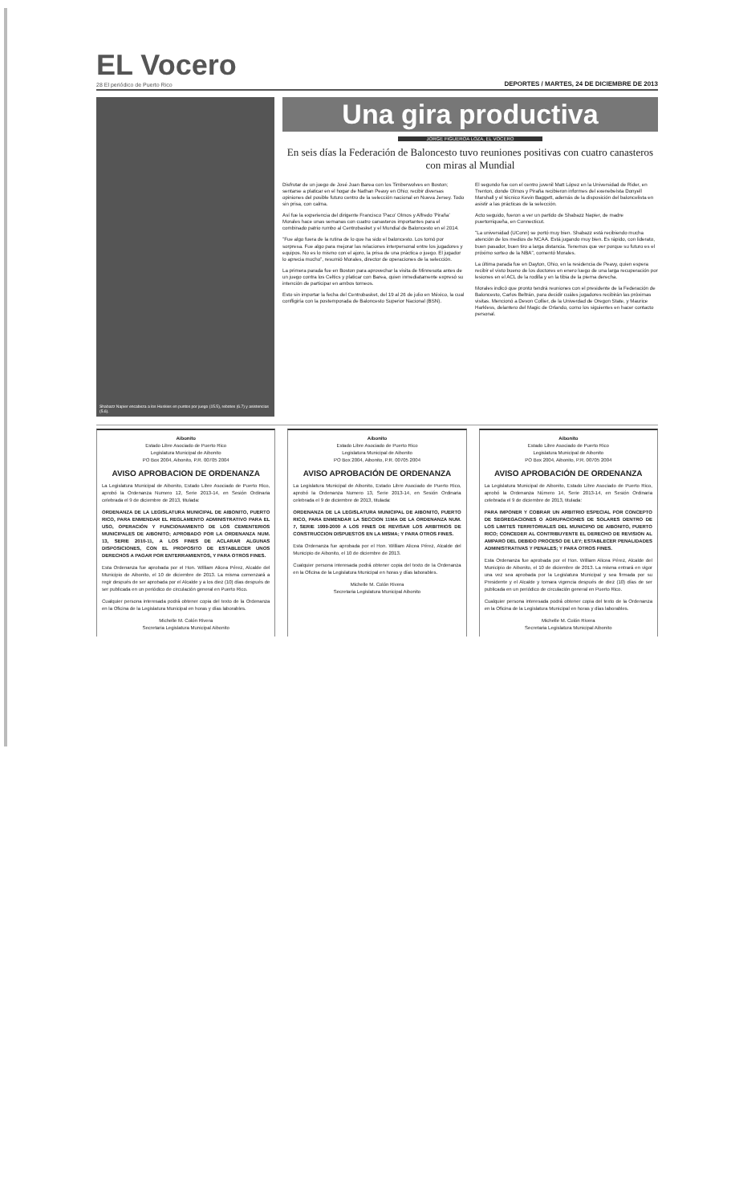EL Vocero
28 El periódico de Puerto Rico
DEPORTES / MARTES, 24 DE DICIEMBRE DE 2013
Shabazz Napier encabeza a los Huskies en puntos por juego (15.5), rebotes (6.7) y asistencias (5.6).
Una gira productiva
JORGE FIGUEROA LOZA, EL VOCERO
En seis días la Federación de Baloncesto tuvo reuniones positivas con cuatro canasteros con miras al Mundial
Disfrutar de un juego de José Juan Barea con los Timberwolves en Boston; sentarse a platicar en el hogar de Nathan Peavy en Ohio; recibir diversas opiniones del posible futuro centro de la selección nacional en Nueva Jersey. Todo sin prisa, con calma.
Así fue la experiencia del dirigente Francisco 'Paco' Olmos y Alfredo 'Piraña' Morales hace unas semanas con cuatro canasteros importantes para el combinado patrio rumbo al Centrobasket y el Mundial de Baloncesto en el 2014.
"Fue algo fuera de la rutina de lo que ha sido el baloncesto. Los tomó por sorpresa. Fue algo para mejorar las relaciones interpersonal entre los jugadores y equipos. No es lo mismo con el ajoro, la prisa de una práctica o juego. El jugador lo aprecia mucho", resumió Morales, director de operaciones de la selección.
La primera parada fue en Boston para aprovechar la visita de Minnesota antes de un juego contra los Celtics y platicar con Barea, quien inmediatamente expresó su intención de participar en ambos torneos.
Esto sin importar la fecha del Centrobasket, del 19 al 26 de julio en México, la cual confligiría con la postemporada de Baloncesto Superior Nacional (BSN).
El segundo fue con el centro juvenil Matt López en la Universidad de Rider, en Trenton, donde Olmos y Piraña recibieron informes del exenebeísta Donyell Marshall y el técnico Kevin Baggett, además de la disposición del baloncelista en asistir a las prácticas de la selección.
Acto seguido, fueron a ver un partido de Shabazz Napier, de madre puertorriqueña, en Connecticut.
"La universidad (UConn) se portó muy bien. Shabazz está recibiendo mucha atención de los medios de NCAA. Está jugando muy bien. Es rápido, con liderato, buen pasador, buen tiro a larga distancia. Tenemos que ver porque su futuro es el próximo sorteo de la NBA", comentó Morales.
La última parada fue en Dayton, Ohio, en la residencia de Peavy, quien espera recibir el visto bueno de los doctores en enero luego de una larga recuperación por lesiones en el ACL de la rodilla y en la tibia de la pierna derecha.
Morales indicó que pronto tendrá reuniones con el presidente de la Federación de Baloncesto, Carlos Beltrán, para decidir cuáles jugadores recibirán las próximas visitas. Mencionó a Devon Collier, de la Univerdad de Oregon State, y Maurice Harkless, delantero del Magic de Orlando, como los siguientes en hacer contacto personal.
Aibonito
Estado Libre Asociado de Puerto Rico
Legislatura Municipal de Aibonito
PO Box 2004, Aibonito, P.R. 00705 2004
AVISO APROBACION DE ORDENANZA
La Legislatura Municipal de Aibonito, Estado Libre Asociado de Puerto Rico, aprobó la Ordenanza Numero 12, Serie 2013-14, en Sesión Ordinaria celebrada el 9 de diciembre de 2013, titulada:
ORDENANZA DE LA LEGISLATURA MUNICIPAL DE AIBONITO, PUERTO RICO, PARA ENMENDAR EL REGLAMENTO ADMINISTRATIVO PARA EL USO, OPERACIÓN Y FUNCIONAMIENTO DE LOS CEMENTERIOS MUNICIPALES DE AIBONITO; APROBADO POR LA ORDENANZA NUM. 13, SERIE 2010-11, A LOS FINES DE ACLARAR ALGUNAS DISPOSICIONES, CON EL PROPOSITO DE ESTABLECER UNOS DERECHOS A PAGAR POR ENTERRAMIENTOS, Y PARA OTROS FINES.
Esta Ordenanza fue aprobada por el Hon. William Alicea Pérez, Alcalde del Municipio de Aibonito, el 10 de diciembre de 2013. La misma comenzará a regir después de ser aprobada por el Alcalde y a los diez (10) días después de ser publicada en un periódico de circulación general en Puerto Rico.
Cualquier persona interesada podrá obtener copia del texto de la Ordenanza en la Oficina de la Legislatura Municipal en horas y días laborables.
Michelle M. Colón Rivera
Secretaria Legislatura Municipal Aibonito
Aibonito
Estado Libre Asociado de Puerto Rico
Legislatura Municipal de Aibonito
PO Box 2004, Aibonito, P.R. 00705 2004
AVISO APROBACIÓN DE ORDENANZA
La Legislatura Municipal de Aibonito, Estado Libre Asociado de Puerto Rico, aprobó la Ordenanza Numero 13, Serie 2013-14, en Sesión Ordinaria celebrada el 9 de diciembre de 2013, titulada:
ORDENANZA DE LA LEGISLATURA MUNICIPAL DE AIBONITO, PUERTO RICO, PARA ENMENDAR LA SECCION 11MA DE LA ORDENANZA NUM. 7, SERIE 1999-2000 A LOS FINES DE REVISAR LOS ARBITRIOS DE CONSTRUCCION DISPUESTOS EN LA MISMA; Y PARA OTROS FINES.
Esta Ordenanza fue aprobada por el Hon. William Alicea Pérez, Alcalde del Municipio de Aibonito, el 10 de diciembre de 2013.
Cualquier persona interesada podrá obtener copia del texto de la Ordenanza en la Oficina de la Legislatura Municipal en horas y días laborables.
Michelle M. Colón Rivera
Secretaria Legislatura Municipal Aibonito
Aibonito
Estado Libre Asociado de Puerto Rico
Legislatura Municipal de Aibonito
PO Box 2004, Aibonito, P.R. 00705 2004
AVISO APROBACIÓN DE ORDENANZA
La Legislatura Municipal de Aibonito, Estado Libre Asociado de Puerto Rico, aprobó la Ordenanza Número 14, Serie 2013-14, en Sesión Ordinaria celebrada el 9 de diciembre de 2013, titulada:
PARA IMPONER Y COBRAR UN ARBITRIO ESPECIAL POR CONCEPTO DE SEGREGACIONES O AGRUPACIONES DE SOLARES DENTRO DE LOS LIMITES TERRITORIALES DEL MUNICIPIO DE AIBONITO, PUERTO RICO; CONCEDER AL CONTRIBUYENTE EL DERECHO DE REVISION AL AMPARO DEL DEBIDO PROCESO DE LEY; ESTABLECER PENALIDADES ADMINISTRATIVAS Y PENALES; Y PARA OTROS FINES.
Esta Ordenanza fue aprobada por el Hon. William Alicea Pérez, Alcalde del Municipio de Aibonito, el 10 de diciembre de 2013. La misma entrará en vigor una vez sea aprobada por la Legislatura Municipal y sea firmada por su Presidente y el Alcalde y tomara vigencia después de diez (10) días de ser publicada en un periódico de circulación general en Puerto Rico.
Cualquier persona interesada podrá obtener copia del texto de la Ordenanza en la Oficina de la Legislatura Municipal en horas y días laborables.
Michelle M. Colón Rivera
Secretaria Legislatura Municipal Aibonito